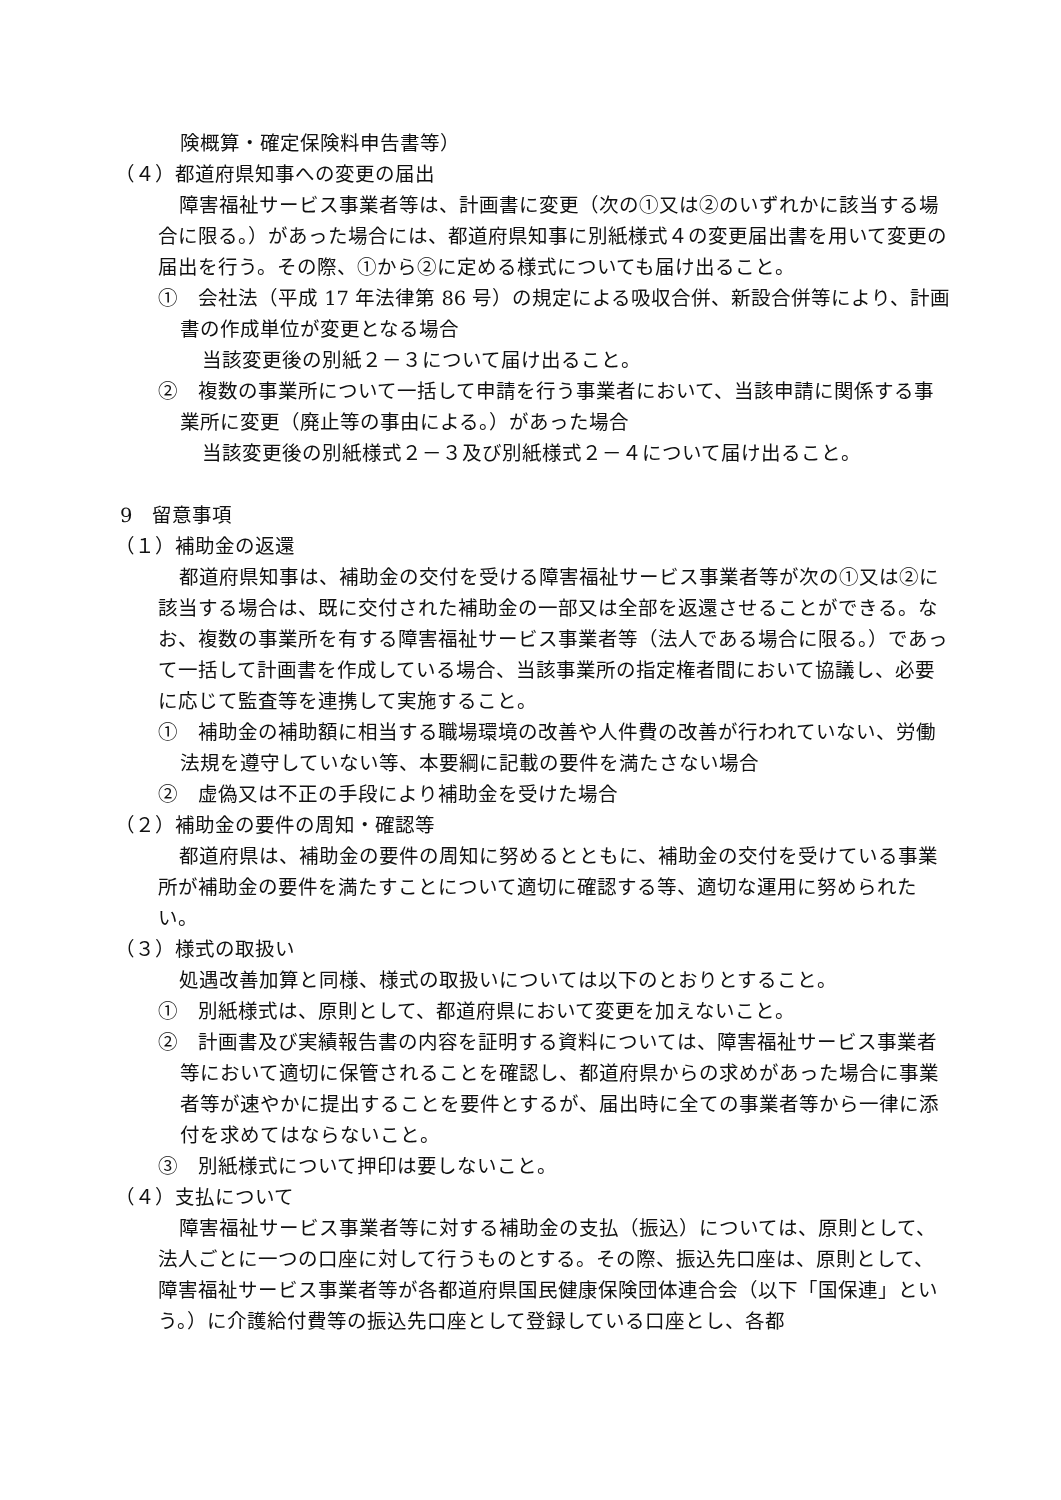険概算・確定保険料申告書等）
（４）都道府県知事への変更の届出
障害福祉サービス事業者等は、計画書に変更（次の①又は②のいずれかに該当する場合に限る。）があった場合には、都道府県知事に別紙様式４の変更届出書を用いて変更の届出を行う。その際、①から②に定める様式についても届け出ること。
①　会社法（平成 17 年法律第 86 号）の規定による吸収合併、新設合併等により、計画書の作成単位が変更となる場合
当該変更後の別紙２－３について届け出ること。
②　複数の事業所について一括して申請を行う事業者において、当該申請に関係する事業所に変更（廃止等の事由による。）があった場合
当該変更後の別紙様式２－３及び別紙様式２－４について届け出ること。
9　留意事項
（１）補助金の返還
都道府県知事は、補助金の交付を受ける障害福祉サービス事業者等が次の①又は②に該当する場合は、既に交付された補助金の一部又は全部を返還させることができる。なお、複数の事業所を有する障害福祉サービス事業者等（法人である場合に限る。）であって一括して計画書を作成している場合、当該事業所の指定権者間において協議し、必要に応じて監査等を連携して実施すること。
①　補助金の補助額に相当する職場環境の改善や人件費の改善が行われていない、労働法規を遵守していない等、本要綱に記載の要件を満たさない場合
②　虚偽又は不正の手段により補助金を受けた場合
（２）補助金の要件の周知・確認等
都道府県は、補助金の要件の周知に努めるとともに、補助金の交付を受けている事業所が補助金の要件を満たすことについて適切に確認する等、適切な運用に努められたい。
（３）様式の取扱い
処遇改善加算と同様、様式の取扱いについては以下のとおりとすること。
①　別紙様式は、原則として、都道府県において変更を加えないこと。
②　計画書及び実績報告書の内容を証明する資料については、障害福祉サービス事業者等において適切に保管されることを確認し、都道府県からの求めがあった場合に事業者等が速やかに提出することを要件とするが、届出時に全ての事業者等から一律に添付を求めてはならないこと。
③　別紙様式について押印は要しないこと。
（４）支払について
障害福祉サービス事業者等に対する補助金の支払（振込）については、原則として、法人ごとに一つの口座に対して行うものとする。その際、振込先口座は、原則として、障害福祉サービス事業者等が各都道府県国民健康保険団体連合会（以下「国保連」という。）に介護給付費等の振込先口座として登録している口座とし、各都